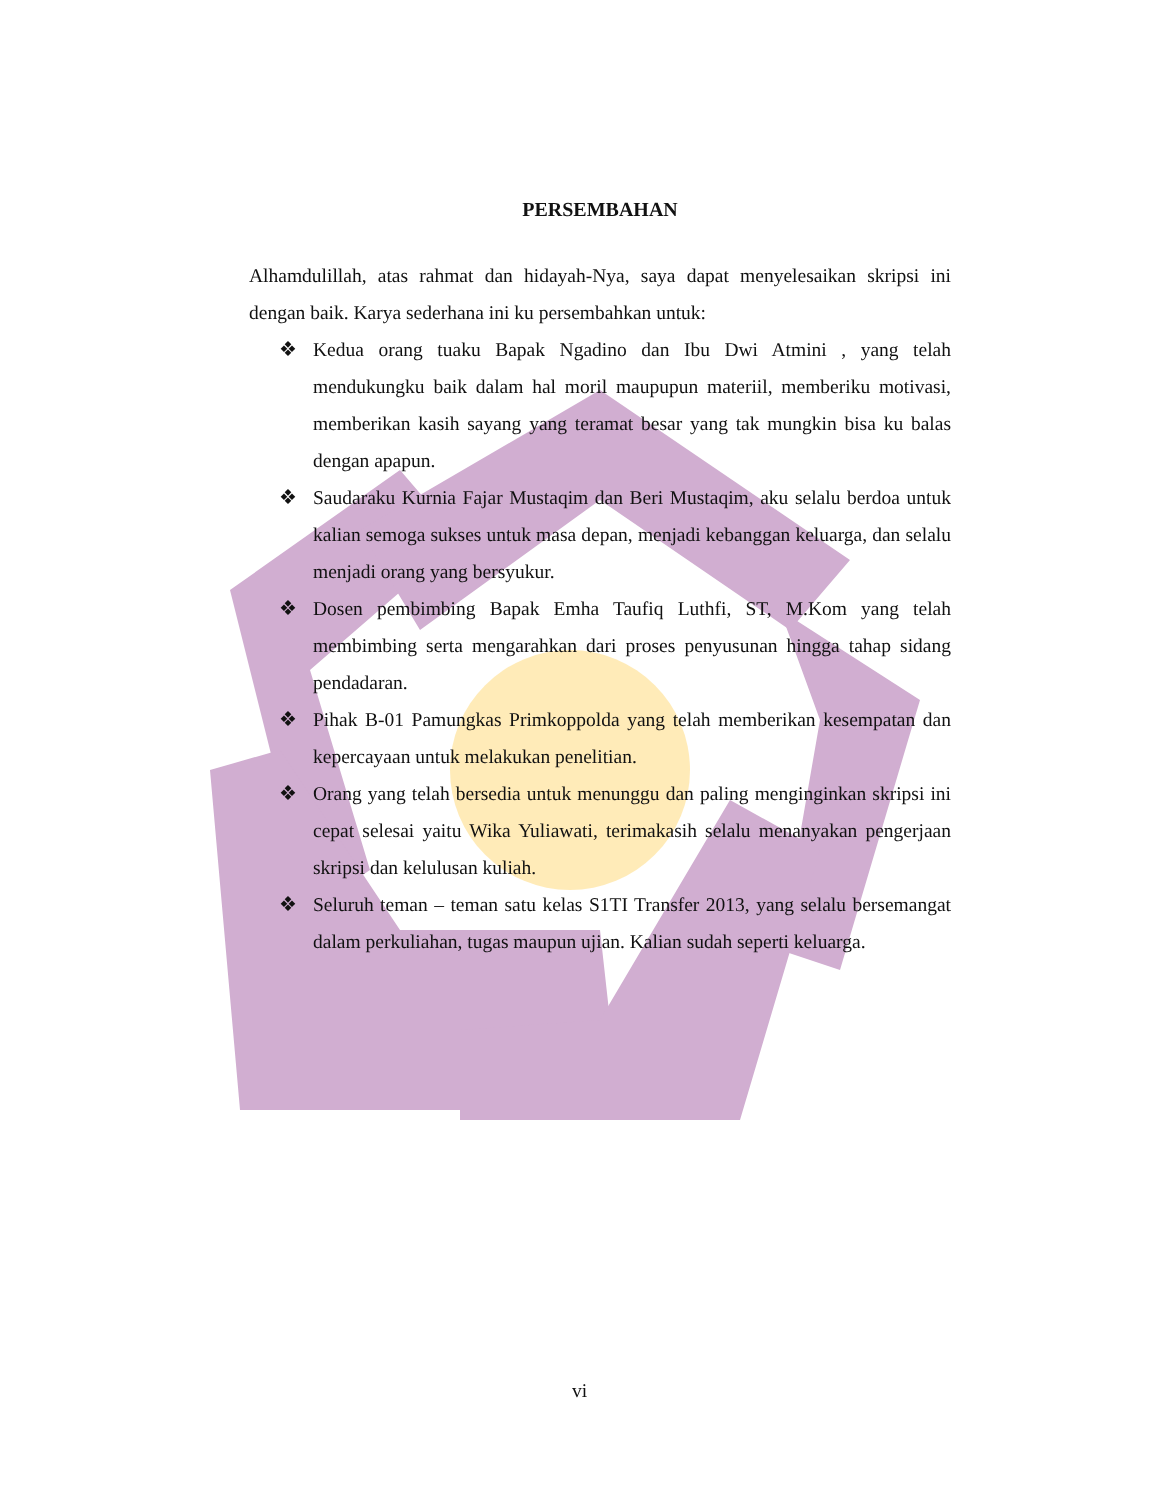PERSEMBAHAN
Alhamdulillah, atas rahmat dan hidayah-Nya, saya dapat menyelesaikan skripsi ini dengan baik. Karya sederhana ini ku persembahkan untuk:
❖ Kedua orang tuaku Bapak Ngadino dan Ibu Dwi Atmini , yang telah mendukungku baik dalam hal moril maupupun materiil, memberiku motivasi, memberikan kasih sayang yang teramat besar yang tak mungkin bisa ku balas dengan apapun.
❖ Saudaraku Kurnia Fajar Mustaqim dan Beri Mustaqim, aku selalu berdoa untuk kalian semoga sukses untuk masa depan, menjadi kebanggan keluarga, dan selalu menjadi orang yang bersyukur.
❖ Dosen pembimbing Bapak Emha Taufiq Luthfi, ST, M.Kom yang telah membimbing serta mengarahkan dari proses penyusunan hingga tahap sidang pendadaran.
❖ Pihak B-01 Pamungkas Primkoppolda yang telah memberikan kesempatan dan kepercayaan untuk melakukan penelitian.
❖ Orang yang telah bersedia untuk menunggu dan paling menginginkan skripsi ini cepat selesai yaitu Wika Yuliawati, terimakasih selalu menanyakan pengerjaan skripsi dan kelulusan kuliah.
❖ Seluruh teman – teman satu kelas S1TI Transfer 2013, yang selalu bersemangat dalam perkuliahan, tugas maupun ujian. Kalian sudah seperti keluarga.
vi